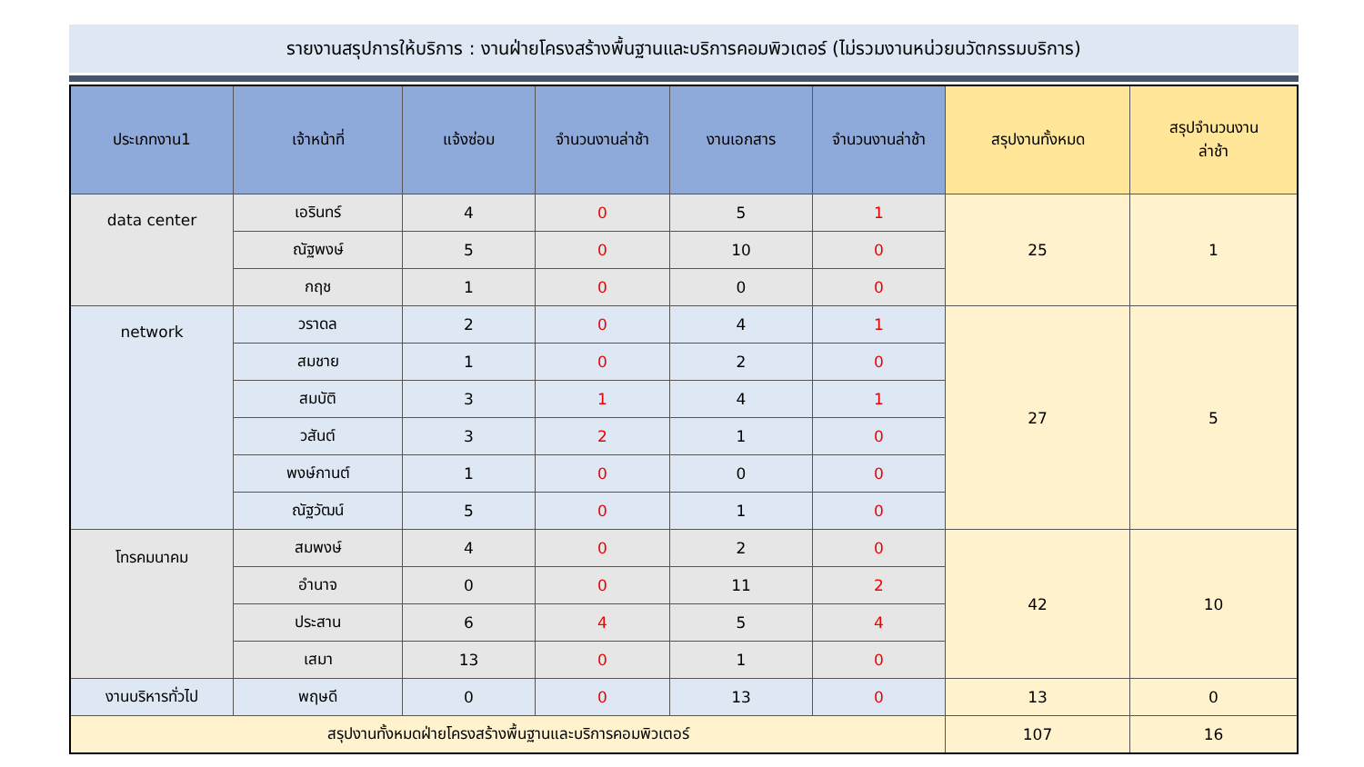รายงานสรุปการให้บริการ : งานฝ่ายโครงสร้างพื้นฐานและบริการคอมพิวเตอร์ (ไม่รวมงานหน่วยนวัตกรรมบริการ)
| ประเภทงาน1 | เจ้าหน้าที่ | แจ้งซ่อม | จำนวนงานล่าช้า | งานเอกสาร | จำนวนงานล่าช้า | สรุปงานทั้งหมด | สรุปจำนวนงาน ล่าช้า |
| --- | --- | --- | --- | --- | --- | --- | --- |
| data center | เอรินทร์ | 4 | 0 | 5 | 1 | 25 | 1 |
| | ณัฐพงษ์ | 5 | 0 | 10 | 0 | | |
| | กฤช | 1 | 0 | 0 | 0 | | |
| network | วราดล | 2 | 0 | 4 | 1 | 27 | 5 |
| | สมชาย | 1 | 0 | 2 | 0 | | |
| | สมบัติ | 3 | 1 | 4 | 1 | | |
| | วสันต์ | 3 | 2 | 1 | 0 | | |
| | พงษ์กานต์ | 1 | 0 | 0 | 0 | | |
| | ณัฐวัฒน์ | 5 | 0 | 1 | 0 | | |
| โทรคมนาคม | สมพงษ์ | 4 | 0 | 2 | 0 | 42 | 10 |
| | อำนาจ | 0 | 0 | 11 | 2 | | |
| | ประสาน | 6 | 4 | 5 | 4 | | |
| | เสมา | 13 | 0 | 1 | 0 | | |
| งานบริหารทั่วไป | พฤษดี | 0 | 0 | 13 | 0 | 13 | 0 |
| สรุปงานทั้งหมดฝ่ายโครงสร้างพื้นฐานและบริการคอมพิวเตอร์ | | | | | | 107 | 16 |